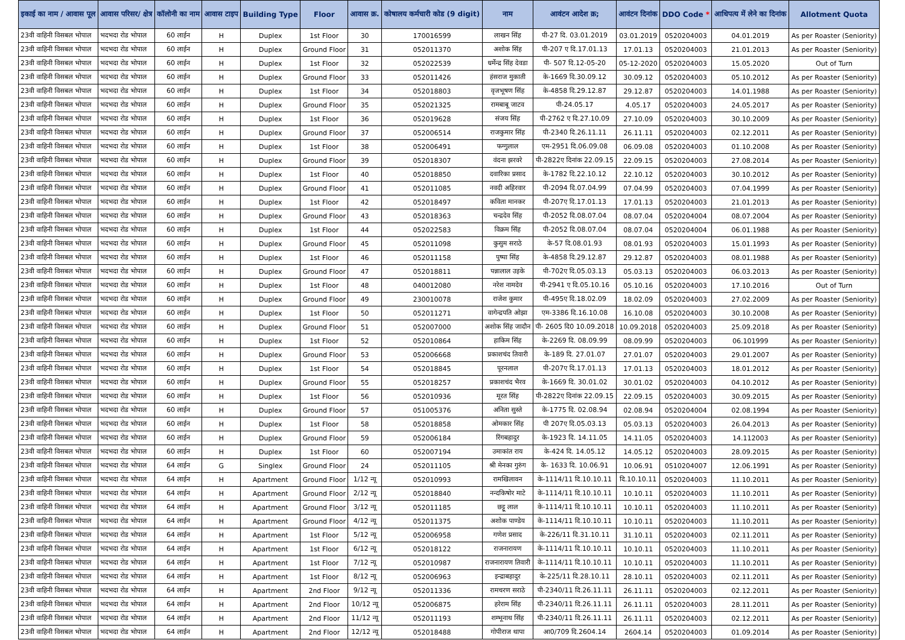| इकाई का नाम / आवास पूल | आवास परिसर/ क्षेत्र | कॉलोनी का नाम | आवास टाइप | Building Type | Floor | आवास क्र. | कोषालय कर्मचारी कोड (9 digit) | नाम | आवंटन आदेश क्र; | आवंटन दिनांक | DDO Code * | आधिपत्य में लेने का दिनांक | Allotment Quota |
| --- | --- | --- | --- | --- | --- | --- | --- | --- | --- | --- | --- | --- | --- |
| 23वी वाहिनी विसबल भोपाल | भदभदा रोड भोपाल | 60 लाईन | H | Duplex | 1st Floor | 30 | 170016599 | लाखन सिंह | पी-27 दि. 03.01.2019 | 03.01.2019 | 0520204003 | 04.01.2019 | As per Roaster (Seniority) |
| 23वी वाहिनी विसबल भोपाल | भदभदा रोड भोपाल | 60 लाईन | H | Duplex | Ground Floor | 31 | 052011370 | अशोक सिंह | पी-207 ए दि.17.01.13 | 17.01.13 | 0520204003 | 21.01.2013 | As per Roaster (Seniority) |
| 23वी वाहिनी विसबल भोपाल | भदभदा रोड भोपाल | 60 लाईन | H | Duplex | 1st Floor | 32 | 052022539 | धर्मेन्द्र सिंह देवडा | पी- 507 दि.12-05-20 | 05-12-2020 | 0520204003 | 15.05.2020 | Out of Turn |
| 23वी वाहिनी विसबल भोपाल | भदभदा रोड भोपाल | 60 लाईन | H | Duplex | Ground Floor | 33 | 052011426 | हंसराज मुकाती | के-1669 दि.30.09.12 | 30.09.12 | 0520204003 | 05.10.2012 | As per Roaster (Seniority) |
| 23वी वाहिनी विसबल भोपाल | भदभदा रोड भोपाल | 60 लाईन | H | Duplex | 1st Floor | 34 | 052018803 | वृजभूषण सिंह | के-4858 दि.29.12.87 | 29.12.87 | 0520204003 | 14.01.1988 | As per Roaster (Seniority) |
| 23वी वाहिनी विसबल भोपाल | भदभदा रोड भोपाल | 60 लाईन | H | Duplex | Ground Floor | 35 | 052021325 | रामबाबू जाटव | पी-24.05.17 | 4.05.17 | 0520204003 | 24.05.2017 | As per Roaster (Seniority) |
| 23वी वाहिनी विसबल भोपाल | भदभदा रोड भोपाल | 60 लाईन | H | Duplex | 1st Floor | 36 | 052019628 | संजय सिंह | पी-2762 ए दि.27.10.09 | 27.10.09 | 0520204003 | 30.10.2009 | As per Roaster (Seniority) |
| 23वी वाहिनी विसबल भोपाल | भदभदा रोड भोपाल | 60 लाईन | H | Duplex | Ground Floor | 37 | 052006514 | राजकुमार सिंह | पी-2340 दि.26.11.11 | 26.11.11 | 0520204003 | 02.12.2011 | As per Roaster (Seniority) |
| 23वी वाहिनी विसबल भोपाल | भदभदा रोड भोपाल | 60 लाईन | H | Duplex | 1st Floor | 38 | 052006491 | फग्गुलाल | एम-2951 दि.06.09.08 | 06.09.08 | 0520204003 | 01.10.2008 | As per Roaster (Seniority) |
| 23वी वाहिनी विसबल भोपाल | भदभदा रोड भोपाल | 60 लाईन | H | Duplex | Ground Floor | 39 | 052018307 | वंदना झरवरे | पी-2822ए दिनांक 22.09.15 | 22.09.15 | 0520204003 | 27.08.2014 | As per Roaster (Seniority) |
| 23वी वाहिनी विसबल भोपाल | भदभदा रोड भोपाल | 60 लाईन | H | Duplex | 1st Floor | 40 | 052018850 | दवारिका प्रसाद | के-1782 दि.22.10.12 | 22.10.12 | 0520204003 | 30.10.2012 | As per Roaster (Seniority) |
| 23वी वाहिनी विसबल भोपाल | भदभदा रोड भोपाल | 60 लाईन | H | Duplex | Ground Floor | 41 | 052011085 | नवदी अहिरवार | पी-2094 दि.07.04.99 | 07.04.99 | 0520204003 | 07.04.1999 | As per Roaster (Seniority) |
| 23वी वाहिनी विसबल भोपाल | भदभदा रोड भोपाल | 60 लाईन | H | Duplex | 1st Floor | 42 | 052018497 | कविता मानकर | पी-207ए दि.17.01.13 | 17.01.13 | 0520204003 | 21.01.2013 | As per Roaster (Seniority) |
| 23वी वाहिनी विसबल भोपाल | भदभदा रोड भोपाल | 60 लाईन | H | Duplex | Ground Floor | 43 | 052018363 | चन्द्रदेव सिंह | पी-2052 दि.08.07.04 | 08.07.04 | 0520204004 | 08.07.2004 | As per Roaster (Seniority) |
| 23वी वाहिनी विसबल भोपाल | भदभदा रोड भोपाल | 60 लाईन | H | Duplex | 1st Floor | 44 | 052022583 | विक्रम सिंह | पी-2052 दि.08.07.04 | 08.07.04 | 0520204004 | 06.01.1988 | As per Roaster (Seniority) |
| 23वी वाहिनी विसबल भोपाल | भदभदा रोड भोपाल | 60 लाईन | H | Duplex | Ground Floor | 45 | 052011098 | कुसुम सराठे | के-57 दि.08.01.93 | 08.01.93 | 0520204003 | 15.01.1993 | As per Roaster (Seniority) |
| 23वी वाहिनी विसबल भोपाल | भदभदा रोड भोपाल | 60 लाईन | H | Duplex | 1st Floor | 46 | 052011158 | पुष्पा सिंह | के-4858 दि.29.12.87 | 29.12.87 | 0520204003 | 08.01.1988 | As per Roaster (Seniority) |
| 23वी वाहिनी विसबल भोपाल | भदभदा रोड भोपाल | 60 लाईन | H | Duplex | Ground Floor | 47 | 052018811 | पन्नालाल उइके | पी-702ए दि.05.03.13 | 05.03.13 | 0520204003 | 06.03.2013 | As per Roaster (Seniority) |
| 23वी वाहिनी विसबल भोपाल | भदभदा रोड भोपाल | 60 लाईन | H | Duplex | 1st Floor | 48 | 040012080 | नरेश नामदेव | पी-2941 ए दि.05.10.16 | 05.10.16 | 0520204003 | 17.10.2016 | Out of Turn |
| 23वी वाहिनी विसबल भोपाल | भदभदा रोड भोपाल | 60 लाईन | H | Duplex | Ground Floor | 49 | 230010078 | राजेश कुमार | पी-495ए दि.18.02.09 | 18.02.09 | 0520204003 | 27.02.2009 | As per Roaster (Seniority) |
| 23वी वाहिनी विसबल भोपाल | भदभदा रोड भोपाल | 60 लाईन | H | Duplex | 1st Floor | 50 | 052011271 | वागेन्द्रपति ओझा | एम-3386 दि.16.10.08 | 16.10.08 | 0520204003 | 30.10.2008 | As per Roaster (Seniority) |
| 23वी वाहिनी विसबल भोपाल | भदभदा रोड भोपाल | 60 लाईन | H | Duplex | Ground Floor | 51 | 052007000 | अशोक सिंह जादौन | पी- 2605 दि0 10.09.2018 | 10.09.2018 | 0520204003 | 25.09.2018 | As per Roaster (Seniority) |
| 23वी वाहिनी विसबल भोपाल | भदभदा रोड भोपाल | 60 लाईन | H | Duplex | 1st Floor | 52 | 052010864 | हाकिम सिंह | के-2269 दि. 08.09.99 | 08.09.99 | 0520204003 | 06.101999 | As per Roaster (Seniority) |
| 23वी वाहिनी विसबल भोपाल | भदभदा रोड भोपाल | 60 लाईन | H | Duplex | Ground Floor | 53 | 052006668 | प्रकाशचंद तिवारी | के-189 दि. 27.01.07 | 27.01.07 | 0520204003 | 29.01.2007 | As per Roaster (Seniority) |
| 23वी वाहिनी विसबल भोपाल | भदभदा रोड भोपाल | 60 लाईन | H | Duplex | 1st Floor | 54 | 052018845 | पूरनलाल | पी-207ए दि.17.01.13 | 17.01.13 | 0520204003 | 18.01.2012 | As per Roaster (Seniority) |
| 23वी वाहिनी विसबल भोपाल | भदभदा रोड भोपाल | 60 लाईन | H | Duplex | Ground Floor | 55 | 052018257 | प्रकाशचंद भैरव | के-1669 दि. 30.01.02 | 30.01.02 | 0520204003 | 04.10.2012 | As per Roaster (Seniority) |
| 23वी वाहिनी विसबल भोपाल | भदभदा रोड भोपाल | 60 लाईन | H | Duplex | 1st Floor | 56 | 052010936 | मूरत सिंह | पी-2822ए दिनांक 22.09.15 | 22.09.15 | 0520204003 | 30.09.2015 | As per Roaster (Seniority) |
| 23वी वाहिनी विसबल भोपाल | भदभदा रोड भोपाल | 60 लाईन | H | Duplex | Ground Floor | 57 | 051005376 | अनिता सुस्ते | के-1775 दि. 02.08.94 | 02.08.94 | 0520204004 | 02.08.1994 | As per Roaster (Seniority) |
| 23वी वाहिनी विसबल भोपाल | भदभदा रोड भोपाल | 60 लाईन | H | Duplex | 1st Floor | 58 | 052018858 | ओमकार सिंह | पी 207ए दि.05.03.13 | 05.03.13 | 0520204003 | 26.04.2013 | As per Roaster (Seniority) |
| 23वी वाहिनी विसबल भोपाल | भदभदा रोड भोपाल | 60 लाईन | H | Duplex | Ground Floor | 59 | 052006184 | रिंगबहादुर | के-1923 दि. 14.11.05 | 14.11.05 | 0520204003 | 14.112003 | As per Roaster (Seniority) |
| 23वी वाहिनी विसबल भोपाल | भदभदा रोड भोपाल | 60 लाईन | H | Duplex | 1st Floor | 60 | 052007194 | उमाकांत राय | के-424 दि. 14.05.12 | 14.05.12 | 0520204003 | 28.09.2015 | As per Roaster (Seniority) |
| 23वी वाहिनी विसबल भोपाल | भदभदा रोड भोपाल | 64 लाईन | G | Singlex | Ground Floor | 24 | 052011105 | श्री मेनका गुरुंग | के- 1633 दि. 10.06.91 | 10.06.91 | 0510204007 | 12.06.1991 | As per Roaster (Seniority) |
| 23वी वाहिनी विसबल भोपाल | भदभदा रोड भोपाल | 64 लाईन | H | Apartment | Ground Floor | 1/12 न्यू | 052010993 | रामखिलावन | के-1114/11 दि.10.10.11 | दि.10.10.11 | 0520204003 | 11.10.2011 | As per Roaster (Seniority) |
| 23वी वाहिनी विसबल भोपाल | भदभदा रोड भोपाल | 64 लाईन | H | Apartment | Ground Floor | 2/12 न्यू | 052018840 | नन्दकिषोर माटे | के-1114/11 दि.10.10.11 | 10.10.11 | 0520204003 | 11.10.2011 | As per Roaster (Seniority) |
| 23वी वाहिनी विसबल भोपाल | भदभदा रोड भोपाल | 64 लाईन | H | Apartment | Ground Floor | 3/12 न्यू | 052011185 | छट्टू लाल | के-1114/11 दि.10.10.11 | 10.10.11 | 0520204003 | 11.10.2011 | As per Roaster (Seniority) |
| 23वी वाहिनी विसबल भोपाल | भदभदा रोड भोपाल | 64 लाईन | H | Apartment | Ground Floor | 4/12 न्यू | 052011375 | अशोक पाण्डेय | के-1114/11 दि.10.10.11 | 10.10.11 | 0520204003 | 11.10.2011 | As per Roaster (Seniority) |
| 23वी वाहिनी विसबल भोपाल | भदभदा रोड भोपाल | 64 लाईन | H | Apartment | 1st Floor | 5/12 न्यू | 052006958 | गणेश प्रसाद | के-226/11 दि.31.10.11 | 31.10.11 | 0520204003 | 02.11.2011 | As per Roaster (Seniority) |
| 23वी वाहिनी विसबल भोपाल | भदभदा रोड भोपाल | 64 लाईन | H | Apartment | 1st Floor | 6/12 न्यू | 052018122 | राजनारायण | के-1114/11 दि.10.10.11 | 10.10.11 | 0520204003 | 11.10.2011 | As per Roaster (Seniority) |
| 23वी वाहिनी विसबल भोपाल | भदभदा रोड भोपाल | 64 लाईन | H | Apartment | 1st Floor | 7/12 न्यू | 052010987 | राजनारायण तिवारी | के-1114/11 दि.10.10.11 | 10.10.11 | 0520204003 | 11.10.2011 | As per Roaster (Seniority) |
| 23वी वाहिनी विसबल भोपाल | भदभदा रोड भोपाल | 64 लाईन | H | Apartment | 1st Floor | 8/12 न्यू | 052006963 | इन्द्राबहादुर | के-225/11 दि.28.10.11 | 28.10.11 | 0520204003 | 02.11.2011 | As per Roaster (Seniority) |
| 23वी वाहिनी विसबल भोपाल | भदभदा रोड भोपाल | 64 लाईन | H | Apartment | 2nd Floor | 9/12 न्यू | 052011336 | रामचरण सराठे | पी-2340/11 दि.26.11.11 | 26.11.11 | 0520204003 | 02.12.2011 | As per Roaster (Seniority) |
| 23वी वाहिनी विसबल भोपाल | भदभदा रोड भोपाल | 64 लाईन | H | Apartment | 2nd Floor | 10/12 न्यू | 052006875 | हरेराम सिंह | पी-2340/11 दि.26.11.11 | 26.11.11 | 0520204003 | 28.11.2011 | As per Roaster (Seniority) |
| 23वी वाहिनी विसबल भोपाल | भदभदा रोड भोपाल | 64 लाईन | H | Apartment | 2nd Floor | 11/12 न्यू | 052011193 | शम्भूनाथ सिंह | पी-2340/11 दि.26.11.11 | 26.11.11 | 0520204003 | 02.12.2011 | As per Roaster (Seniority) |
| 23वी वाहिनी विसबल भोपाल | भदभदा रोड भोपाल | 64 लाईन | H | Apartment | 2nd Floor | 12/12 न्यू | 052018488 | गोपीराज थापा | आ0/709 दि.2604.14 | 2604.14 | 0520204003 | 01.09.2014 | As per Roaster (Seniority) |